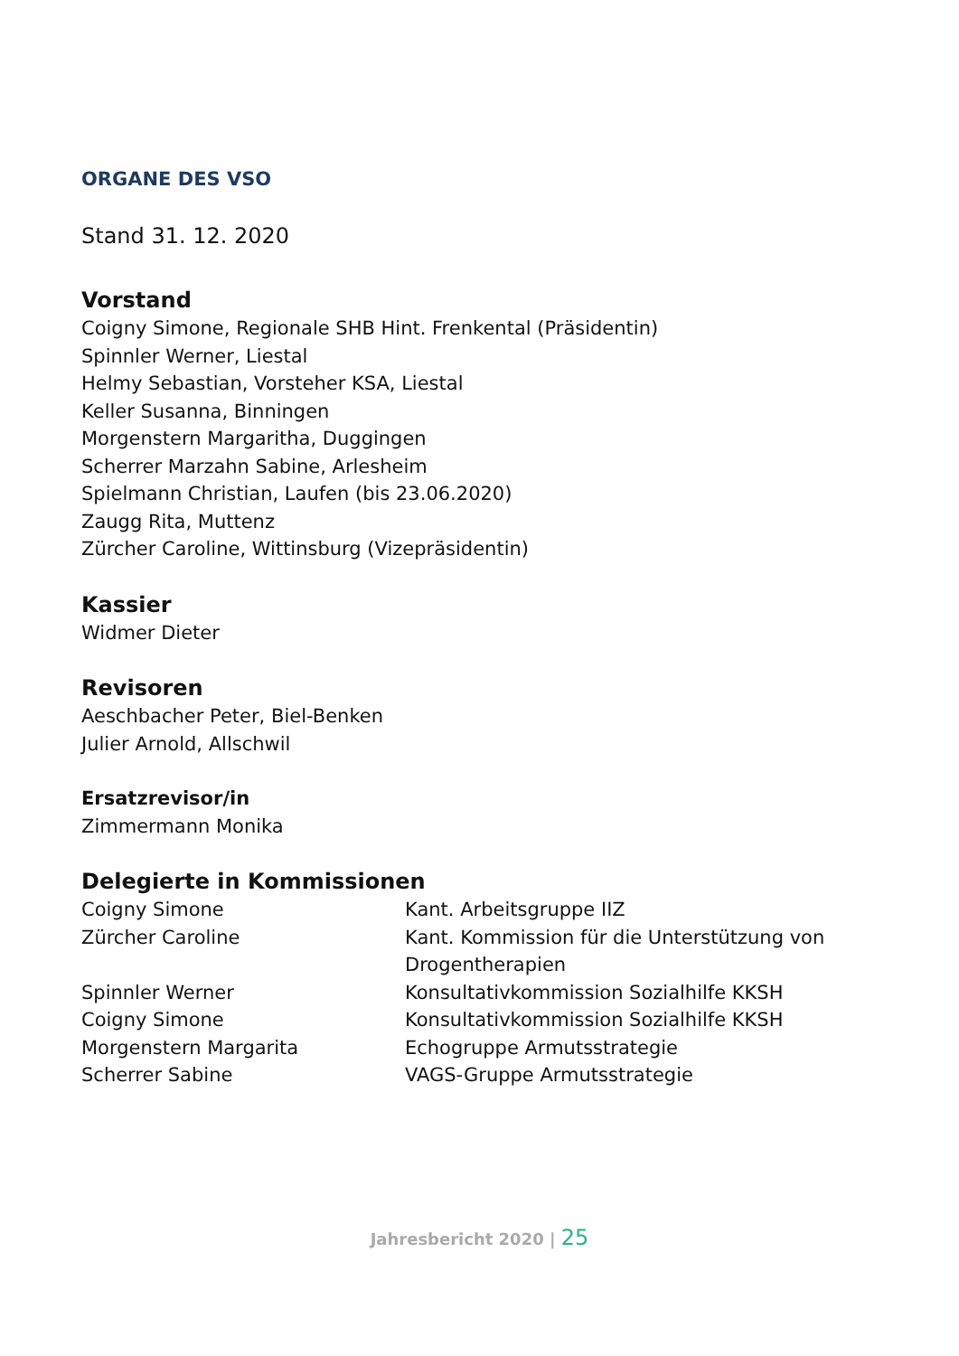ORGANE DES VSO
Stand 31. 12. 2020
Vorstand
Coigny Simone, Regionale SHB Hint. Frenkental (Präsidentin)
Spinnler Werner, Liestal
Helmy Sebastian, Vorsteher KSA, Liestal
Keller Susanna, Binningen
Morgenstern Margaritha, Duggingen
Scherrer Marzahn Sabine, Arlesheim
Spielmann Christian, Laufen (bis 23.06.2020)
Zaugg Rita, Muttenz
Zürcher Caroline, Wittinsburg (Vizepräsidentin)
Kassier
Widmer Dieter
Revisoren
Aeschbacher Peter, Biel-Benken
Julier Arnold, Allschwil
Ersatzrevisor/in
Zimmermann Monika
Delegierte in Kommissionen
| Coigny Simone | Kant. Arbeitsgruppe IIZ |
| Zürcher Caroline | Kant. Kommission für die Unterstützung von Drogentherapien |
| Spinnler Werner | Konsultativkommission Sozialhilfe KKSH |
| Coigny Simone | Konsultativkommission Sozialhilfe KKSH |
| Morgenstern Margarita | Echogruppe Armutsstrategie |
| Scherrer Sabine | VAGS-Gruppe Armutsstrategie |
Jahresbericht 2020 | 25